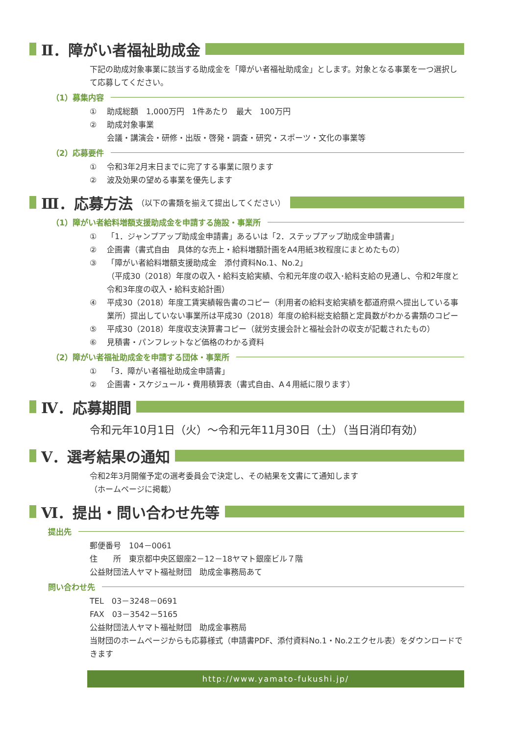Ⅱ．障がい者福祉助成金
下記の助成対象事業に該当する助成金を「障がい者福祉助成金」とします。対象となる事業を一つ選択して応募してください。
（1）募集内容
① 助成総額　1,000万円　1件あたり　最大　100万円
② 助成対象事業
会議・講演会・研修・出版・啓発・調査・研究・スポーツ・文化の事業等
（2）応募要件
① 令和3年2月末日までに完了する事業に限ります
② 波及効果の望める事業を優先します
Ⅲ．応募方法 （以下の書類を揃えて提出してください）
（1）障がい者給料増額支援助成金を申請する施設・事業所
① 「1．ジャンプアップ助成金申請書」あるいは「2．ステップアップ助成金申請書」
② 企画書（書式自由　具体的な売上・給料増額計画をA4用紙3枚程度にまとめたもの）
③ 「障がい者給料増額支援助成金　添付資料No.1、No.2」
（平成30（2018）年度の収入・給料支給実績、令和元年度の収入･給料支給の見通し、令和2年度と令和3年度の収入・給料支給計画）
④ 平成30（2018）年度工賃実績報告書のコピー（利用者の給料支給実績を都道府県へ提出している事業所）提出していない事業所は平成30（2018）年度の給料総支給額と定員数がわかる書類のコピー
⑤ 平成30（2018）年度収支決算書コピー（就労支援会計と福祉会計の収支が記載されたもの）
⑥ 見積書・パンフレットなど価格のわかる資料
（2）障がい者福祉助成金を申請する団体・事業所
① 「3．障がい者福祉助成金申請書」
② 企画書・スケジュール・費用積算表（書式自由、A４用紙に限ります）
Ⅳ．応募期間
令和元年10月1日（火）～令和元年11月30日（土）（当日消印有効）
Ⅴ．選考結果の通知
令和2年3月開催予定の選考委員会で決定し、その結果を文書にて通知します
（ホームページに掲載）
Ⅵ．提出・問い合わせ先等
提出先
郵便番号　104－0061
住　　所　東京都中央区銀座2－12－18ヤマト銀座ビル７階
公益財団法人ヤマト福祉財団　助成金事務局あて
問い合わせ先
TEL　03－3248－0691
FAX　03－3542－5165
公益財団法人ヤマト福祉財団　助成金事務局
当財団のホームページからも応募様式（申請書PDF、添付資料No.1・No.2エクセル表）をダウンロードできます
http://www.yamato-fukushi.jp/